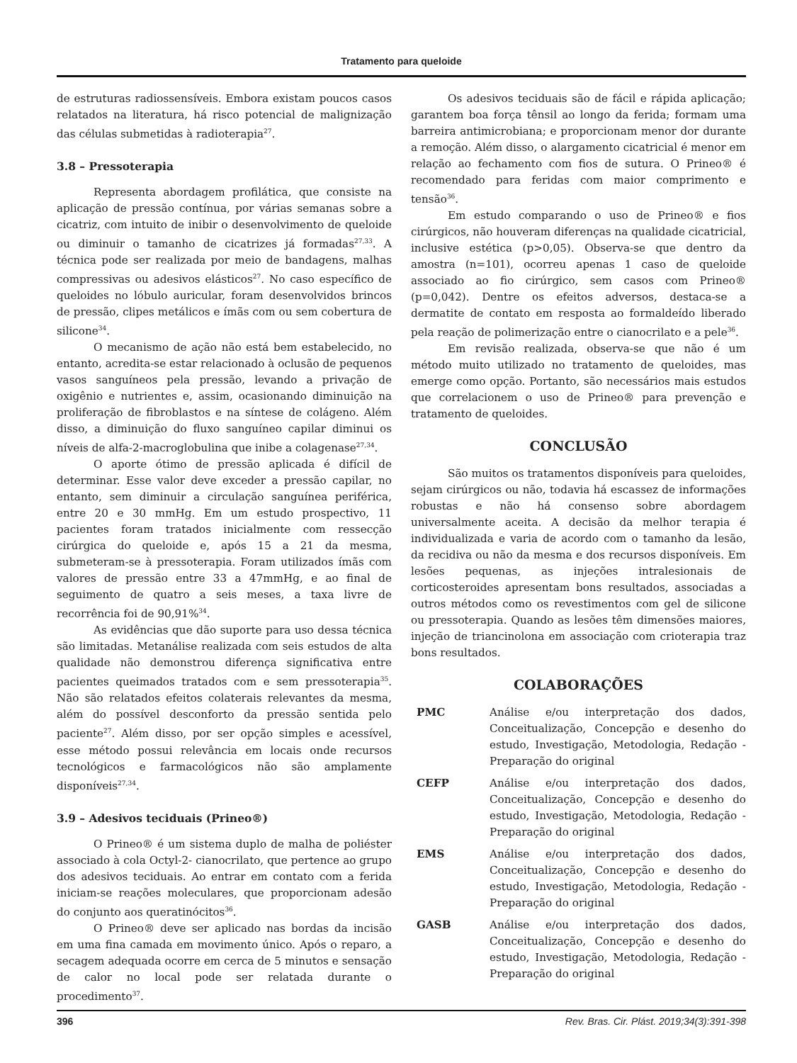Tratamento para queloide
de estruturas radiossensíveis. Embora existam poucos casos relatados na literatura, há risco potencial de malignização das células submetidas à radioterapia<sup>27</sup>.
3.8 – Pressoterapia
Representa abordagem profilática, que consiste na aplicação de pressão contínua, por várias semanas sobre a cicatriz, com intuito de inibir o desenvolvimento de queloide ou diminuir o tamanho de cicatrizes já formadas<sup>27,33</sup>. A técnica pode ser realizada por meio de bandagens, malhas compressivas ou adesivos elásticos<sup>27</sup>. No caso específico de queloides no lóbulo auricular, foram desenvolvidos brincos de pressão, clipes metálicos e ímãs com ou sem cobertura de silicone<sup>34</sup>.
O mecanismo de ação não está bem estabelecido, no entanto, acredita-se estar relacionado à oclusão de pequenos vasos sanguíneos pela pressão, levando a privação de oxigênio e nutrientes e, assim, ocasionando diminuição na proliferação de fibroblastos e na síntese de colágeno. Além disso, a diminuição do fluxo sanguíneo capilar diminui os níveis de alfa-2-macroglobulina que inibe a colagenase<sup>27,34</sup>.
O aporte ótimo de pressão aplicada é difícil de determinar. Esse valor deve exceder a pressão capilar, no entanto, sem diminuir a circulação sanguínea periférica, entre 20 e 30 mmHg. Em um estudo prospectivo, 11 pacientes foram tratados inicialmente com ressecção cirúrgica do queloide e, após 15 a 21 da mesma, submeteram-se à pressoterapia. Foram utilizados ímãs com valores de pressão entre 33 a 47mmHg, e ao final de seguimento de quatro a seis meses, a taxa livre de recorrência foi de 90,91%<sup>34</sup>.
As evidências que dão suporte para uso dessa técnica são limitadas. Metanálise realizada com seis estudos de alta qualidade não demonstrou diferença significativa entre pacientes queimados tratados com e sem pressoterapia<sup>35</sup>. Não são relatados efeitos colaterais relevantes da mesma, além do possível desconforto da pressão sentida pelo paciente<sup>27</sup>. Além disso, por ser opção simples e acessível, esse método possui relevância em locais onde recursos tecnológicos e farmacológicos não são amplamente disponíveis<sup>27,34</sup>.
3.9 – Adesivos teciduais (Prineo®)
O Prineo® é um sistema duplo de malha de poliéster associado à cola Octyl-2- cianocrilato, que pertence ao grupo dos adesivos teciduais. Ao entrar em contato com a ferida iniciam-se reações moleculares, que proporcionam adesão do conjunto aos queratinócitos<sup>36</sup>.
O Prineo® deve ser aplicado nas bordas da incisão em uma fina camada em movimento único. Após o reparo, a secagem adequada ocorre em cerca de 5 minutos e sensação de calor no local pode ser relatada durante o procedimento<sup>37</sup>.
Os adesivos teciduais são de fácil e rápida aplicação; garantem boa força tênsil ao longo da ferida; formam uma barreira antimicrobiana; e proporcionam menor dor durante a remoção. Além disso, o alargamento cicatricial é menor em relação ao fechamento com fios de sutura. O Prineo® é recomendado para feridas com maior comprimento e tensão<sup>36</sup>.
Em estudo comparando o uso de Prineo® e fios cirúrgicos, não houveram diferenças na qualidade cicatricial, inclusive estética (p>0,05). Observa-se que dentro da amostra (n=101), ocorreu apenas 1 caso de queloide associado ao fio cirúrgico, sem casos com Prineo® (p=0,042). Dentre os efeitos adversos, destaca-se a dermatite de contato em resposta ao formaldeído liberado pela reação de polimerização entre o cianocrilato e a pele<sup>36</sup>.
Em revisão realizada, observa-se que não é um método muito utilizado no tratamento de queloides, mas emerge como opção. Portanto, são necessários mais estudos que correlacionem o uso de Prineo® para prevenção e tratamento de queloides.
CONCLUSÃO
São muitos os tratamentos disponíveis para queloides, sejam cirúrgicos ou não, todavia há escassez de informações robustas e não há consenso sobre abordagem universalmente aceita. A decisão da melhor terapia é individualizada e varia de acordo com o tamanho da lesão, da recidiva ou não da mesma e dos recursos disponíveis. Em lesões pequenas, as injeções intralesionais de corticosteroides apresentam bons resultados, associadas a outros métodos como os revestimentos com gel de silicone ou pressoterapia. Quando as lesões têm dimensões maiores, injeção de triancinolona em associação com crioterapia traz bons resultados.
COLABORAÇÕES
| PMC | Análise e/ou interpretação dos dados, Conceitualização, Concepção e desenho do estudo, Investigação, Metodologia, Redação - Preparação do original |
| CEFP | Análise e/ou interpretação dos dados, Conceitualização, Concepção e desenho do estudo, Investigação, Metodologia, Redação - Preparação do original |
| EMS | Análise e/ou interpretação dos dados, Conceitualização, Concepção e desenho do estudo, Investigação, Metodologia, Redação - Preparação do original |
| GASB | Análise e/ou interpretação dos dados, Conceitualização, Concepção e desenho do estudo, Investigação, Metodologia, Redação - Preparação do original |
396 Rev. Bras. Cir. Plást. 2019;34(3):391-398